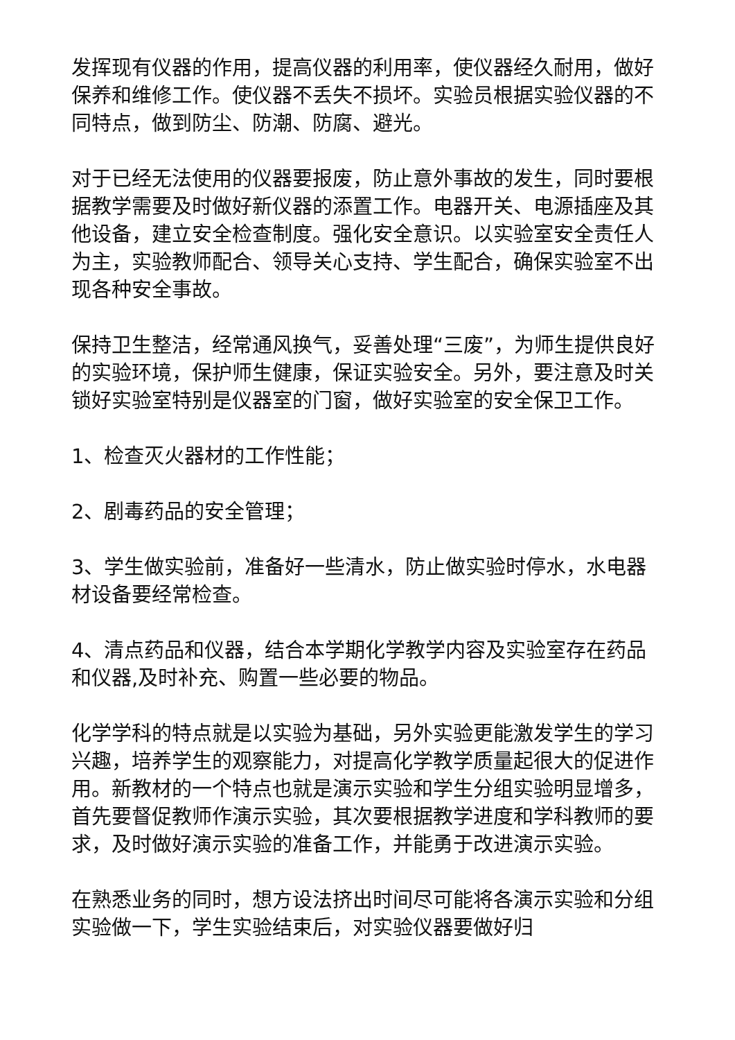发挥现有仪器的作用，提高仪器的利用率，使仪器经久耐用，做好保养和维修工作。使仪器不丢失不损坏。实验员根据实验仪器的不同特点，做到防尘、防潮、防腐、避光。
对于已经无法使用的仪器要报废，防止意外事故的发生，同时要根据教学需要及时做好新仪器的添置工作。电器开关、电源插座及其他设备，建立安全检查制度。强化安全意识。以实验室安全责任人为主，实验教师配合、领导关心支持、学生配合，确保实验室不出现各种安全事故。
保持卫生整洁，经常通风换气，妥善处理“三废”，为师生提供良好的实验环境，保护师生健康，保证实验安全。另外，要注意及时关锁好实验室特别是仪器室的门窗，做好实验室的安全保卫工作。
1、检查灭火器材的工作性能；
2、剧毒药品的安全管理；
3、学生做实验前，准备好一些清水，防止做实验时停水，水电器材设备要经常检查。
4、清点药品和仪器，结合本学期化学教学内容及实验室存在药品和仪器,及时补充、购置一些必要的物品。
化学学科的特点就是以实验为基础，另外实验更能激发学生的学习兴趣，培养学生的观察能力，对提高化学教学质量起很大的促进作用。新教材的一个特点也就是演示实验和学生分组实验明显增多，首先要督促教师作演示实验，其次要根据教学进度和学科教师的要求，及时做好演示实验的准备工作，并能勇于改进演示实验。
在熟悉业务的同时，想方设法挤出时间尽可能将各演示实验和分组实验做一下，学生实验结束后，对实验仪器要做好归